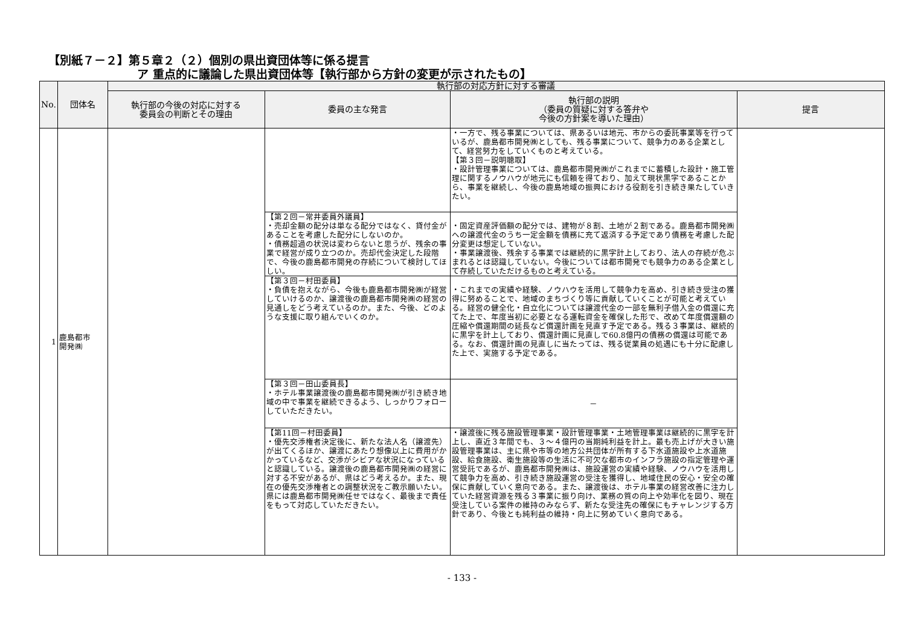【別紙７－２】第５章２（２）個別の県出資団体等に係る提言
ア 重点的に議論した県出資団体等【執行部から方針の変更が示されたもの】
| No. | 団体名 | 執行部の対応方針に対する審議 | | | |
| --- | --- | --- | --- | --- | --- |
| | | 執行部の今後の対応に対する 委員会の判断とその理由 | 委員の主な発言 | 執行部の説明 （委員の質疑に対する答弁や 今後の方針案を導いた理由） | 提言 |
| 1 | 鹿島都市 開発㈱ | | | ・一方で、残る事業については、県あるいは地元、市からの委託事業等を行っているが、鹿島都市開発㈱としても、残る事業について、競争力のある企業として、経営努力をしていくものと考えている。 【第３回－説明聴取】 ・設計管理事業については、鹿島都市開発㈱がこれまでに蓄積した設計・施工管理に関するノウハウが地元にも信頼を得ており、加えて現状黒字であることから、事業を継続し、今後の鹿島地域の振興における役割を引き続き果たしていきたい。 | |
| | | | 【第２回－常井委員外議員】 ・売却金額の配分は単なる配分ではなく、貸付金があることを考慮した配分にしないのか。 ・債務超過の状況は変わらないと思うが、残余の事業で経営が成り立つのか。売却代金決定した段階で、今後の鹿島都市開発の存続について検討してほしい。 | ・固定資産評価額の配分では、建物が８割、土地が２割である。鹿島都市開発㈱への譲渡代金のうち一定金額を債務に充て返済する予定であり債務を考慮した配分変更は想定していない。 ・事業譲渡後、残余する事業では継続的に黒字計上しており、法人の存続が危ぶまれるとは認識していない。今後については都市開発でも競争力のある企業として存続していただけるものと考えている。 | |
| | | | 【第３回－村田委員】 ・負債を抱えながら、今後も鹿島都市開発㈱が経営していけるのか、譲渡後の鹿島都市開発㈱の経営の見通しをどう考えているのか。また、今後、どのような支援に取り組んでいくのか。 | ・これまでの実績や経験、ノウハウを活用して競争力を高め、引き続き受注の獲得に努めることで、地域のまちづくり等に貢献していくことが可能と考えている。経営の健全化・自立化については譲渡代金の一部を無利子借入金の償還に充てた上で、年度当初に必要となる運転資金を確保した形で、改めて年度償還額の圧縮や償還期間の延長など償還計画を見直す予定である。残る３事業は、継続的に黒字を計上しており、償還計画に見直しで60.8億円の債務の償還は可能である。なお、償還計画の見直しに当たっては、残る従業員の処遇にも十分に配慮した上で、実施する予定である。 | |
| | | | 【第３回－田山委員長】 ・ホテル事業譲渡後の鹿島都市開発㈱が引き続き地域の中で事業を継続できるよう、しっかりフォローしていただきたい。 | － | |
| | | | 【第11回－村田委員】 ・優先交渉権者決定後に、新たな法人名（譲渡先）が出てくるほか、譲渡にあたり想像以上に費用がかかっているなど、交渉がシビアな状況になっていると認識している。譲渡後の鹿島都市開発㈱の経営に対する不安があるが、県はどう考えるか。また、現在の優先交渉権者との調整状況をご教示願いたい。県には鹿島都市開発㈱任せではなく、最後まで責任をもって対応していただきたい。 | ・譲渡後に残る施設管理事業・設計管理事業・土地管理事業は継続的に黒字を計上し、直近３年間でも、３～４億円の当期純利益を計上。最も売上げが大きい施設管理事業は、主に県や市等の地方公共団体が所有する下水道施設や上水道施設、給食施設、衛生施設等の生活に不可欠な都市のインフラ施設の指定管理や運営受託であるが、鹿島都市開発㈱は、施設運営の実績や経験、ノウハウを活用して競争力を高め、引き続き施設運営の受注を獲得し、地域住民の安心・安全の確保に貢献していく意向である。また、譲渡後は、ホテル事業の経営改善に注力していた経営資源を残る３事業に振り向け、業務の質の向上や効率化を図り、現在受注している案件の維持のみならず、新たな受注先の確保にもチャレンジする方針であり、今後とも純利益の維持・向上に努めていく意向である。 | |
- 133 -